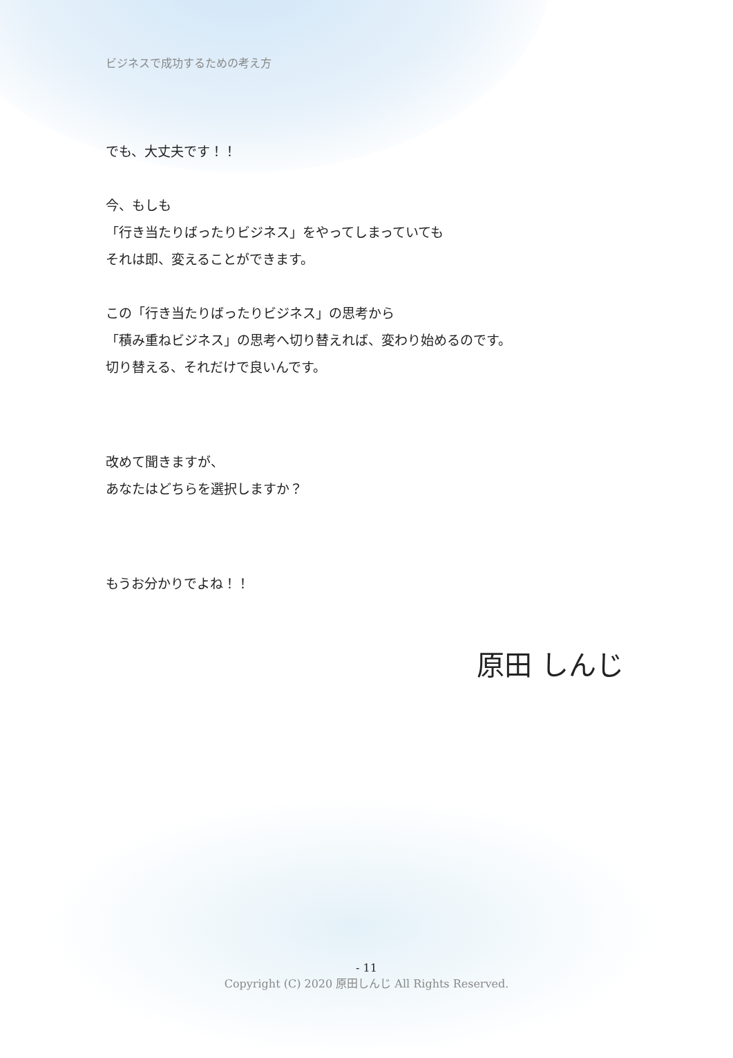ビジネスで成功するための考え方
でも、大丈夫です！！
今、もしも
「行き当たりばったりビジネス」をやってしまっていても
それは即、変えることができます。
この「行き当たりばったりビジネス」の思考から
「積み重ねビジネス」の思考へ切り替えれば、変わり始めるのです。
切り替える、それだけで良いんです。
改めて聞きますが、
あなたはどちらを選択しますか？
もうお分かりでよね！！
原田 しんじ
- 11
Copyright (C) 2020 原田しんじ All Rights Reserved.